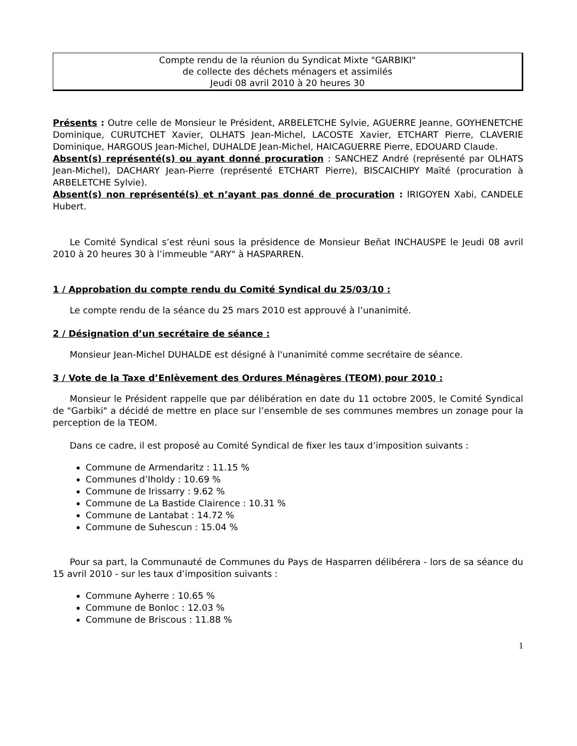Compte rendu de la réunion du Syndicat Mixte "GARBIKI"
de collecte des déchets ménagers et assimilés
Jeudi 08 avril 2010 à 20 heures 30
Présents : Outre celle de Monsieur le Président, ARBELETCHE Sylvie, AGUERRE Jeanne, GOYHENETCHE Dominique, CURUTCHET Xavier, OLHATS Jean-Michel, LACOSTE Xavier, ETCHART Pierre, CLAVERIE Dominique, HARGOUS Jean-Michel, DUHALDE Jean-Michel, HAICAGUERRE Pierre, EDOUARD Claude.
Absent(s) représenté(s) ou ayant donné procuration : SANCHEZ André (représenté par OLHATS Jean-Michel), DACHARY Jean-Pierre (représenté ETCHART Pierre), BISCAICHIPY Maïté (procuration à ARBELETCHE Sylvie).
Absent(s) non représenté(s) et n’ayant pas donné de procuration : IRIGOYEN Xabi, CANDELE Hubert.
Le Comité Syndical s’est réuni sous la présidence de Monsieur Beñat INCHAUSPE le Jeudi 08 avril 2010 à 20 heures 30 à l’immeuble "ARY" à HASPARREN.
1 / Approbation du compte rendu du Comité Syndical du 25/03/10 :
Le compte rendu de la séance du 25 mars 2010 est approuvé à l’unanimité.
2 / Désignation d’un secrétaire de séance :
Monsieur Jean-Michel DUHALDE est désigné à l'unanimité comme secrétaire de séance.
3 / Vote de la Taxe d’Enlèvement des Ordures Ménagères (TEOM) pour 2010 :
Monsieur le Président rappelle que par délibération en date du 11 octobre 2005, le Comité Syndical de "Garbiki" a décidé de mettre en place sur l’ensemble de ses communes membres un zonage pour la perception de la TEOM.
Dans ce cadre, il est proposé au Comité Syndical de fixer les taux d’imposition suivants :
Commune de Armendaritz : 11.15 %
Communes d’Iholdy : 10.69 %
Commune de Irissarry : 9.62 %
Commune de La Bastide Clairence : 10.31 %
Commune de Lantabat : 14.72 %
Commune de Suhescun : 15.04 %
Pour sa part, la Communauté de Communes du Pays de Hasparren délibérera - lors de sa séance du 15 avril 2010 - sur les taux d’imposition suivants :
Commune Ayherre : 10.65 %
Commune de Bonloc : 12.03 %
Commune de Briscous : 11.88 %
1